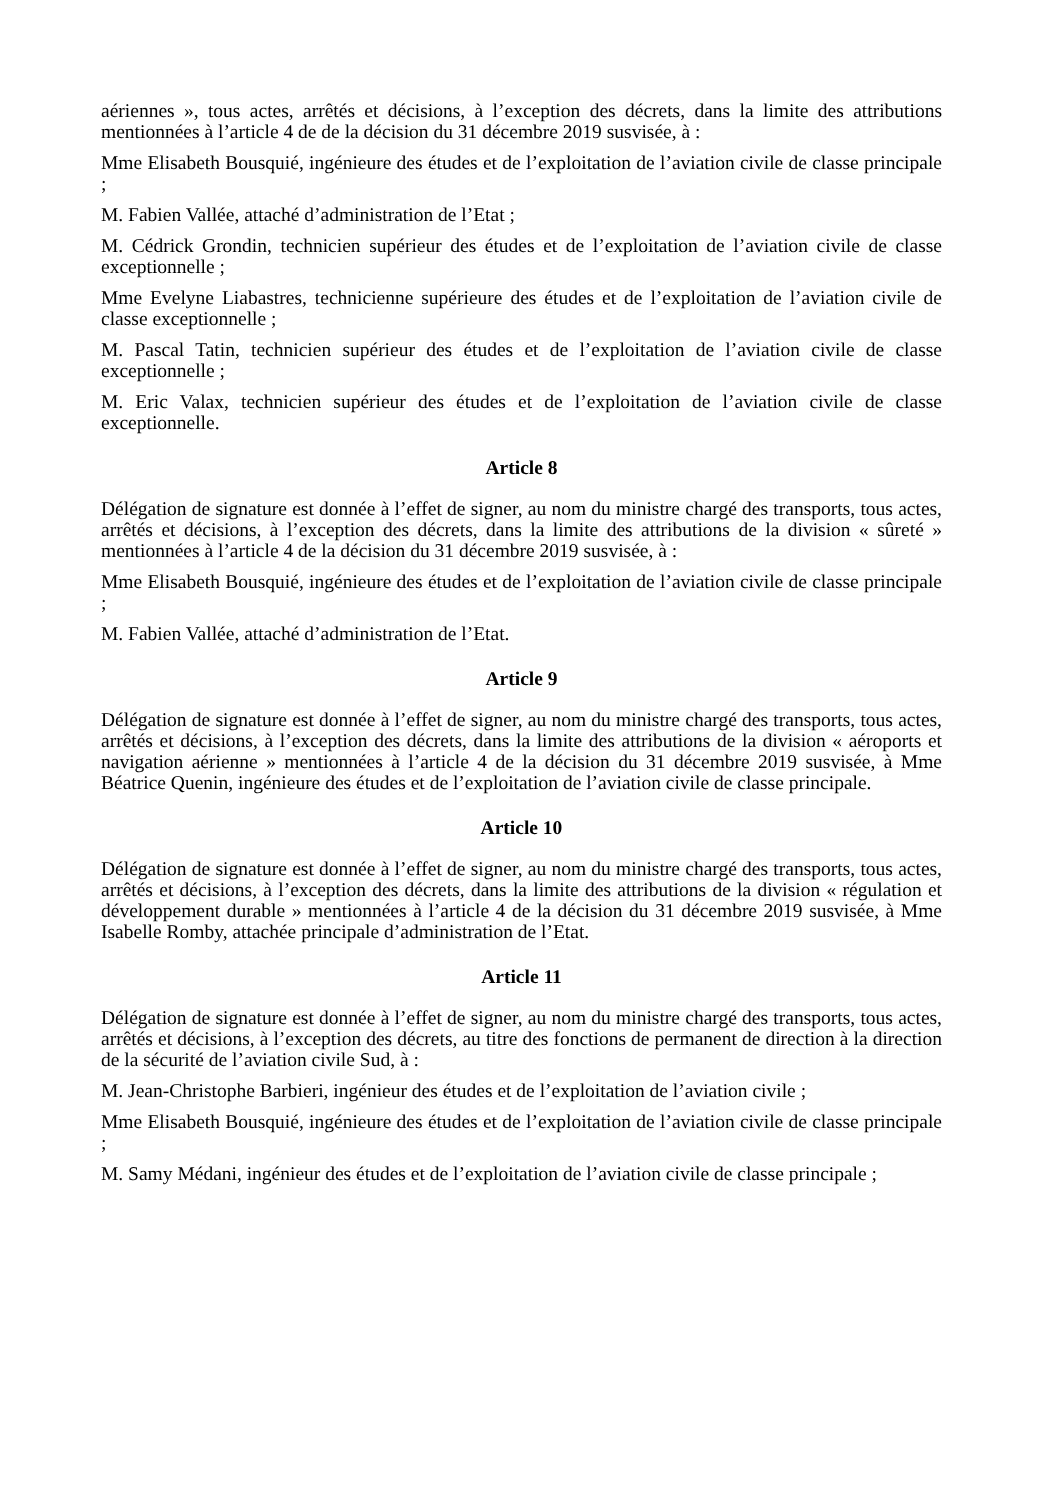aériennes », tous actes, arrêtés et décisions, à l’exception des décrets, dans la limite des attributions mentionnées à l’article 4 de de la décision du 31 décembre 2019 susvisée, à :
Mme Elisabeth Bousquié, ingénieure des études et de l’exploitation de l’aviation civile de classe principale ;
M. Fabien Vallée, attaché d’administration de l’Etat ;
M. Cédrick Grondin, technicien supérieur des études et de l’exploitation de l’aviation civile de classe exceptionnelle ;
Mme Evelyne Liabastres, technicienne supérieure des études et de l’exploitation de l’aviation civile de classe exceptionnelle ;
M. Pascal Tatin, technicien supérieur des études et de l’exploitation de l’aviation civile de classe exceptionnelle ;
M. Eric Valax, technicien supérieur des études et de l’exploitation de l’aviation civile de classe exceptionnelle.
Article 8
Délégation de signature est donnée à l’effet de signer, au nom du ministre chargé des transports, tous actes, arrêtés et décisions, à l’exception des décrets, dans la limite des attributions de la division « sûreté » mentionnées à l’article 4 de la décision du 31 décembre 2019 susvisée, à :
Mme Elisabeth Bousquié, ingénieure des études et de l’exploitation de l’aviation civile de classe principale ;
M. Fabien Vallée, attaché d’administration de l’Etat.
Article 9
Délégation de signature est donnée à l’effet de signer, au nom du ministre chargé des transports, tous actes, arrêtés et décisions, à l’exception des décrets, dans la limite des attributions de la division « aéroports et navigation aérienne » mentionnées à l’article 4 de la décision du 31 décembre 2019 susvisée, à Mme Béatrice Quenin, ingénieure des études et de l’exploitation de l’aviation civile de classe principale.
Article 10
Délégation de signature est donnée à l’effet de signer, au nom du ministre chargé des transports, tous actes, arrêtés et décisions, à l’exception des décrets, dans la limite des attributions de la division « régulation et développement durable » mentionnées à l’article 4 de la décision du 31 décembre 2019 susvisée, à Mme Isabelle Romby, attachée principale d’administration de l’Etat.
Article 11
Délégation de signature est donnée à l’effet de signer, au nom du ministre chargé des transports, tous actes, arrêtés et décisions, à l’exception des décrets, au titre des fonctions de permanent de direction à la direction de la sécurité de l’aviation civile Sud, à :
M. Jean-Christophe Barbieri, ingénieur des études et de l’exploitation de l’aviation civile ;
Mme Elisabeth Bousquié, ingénieure des études et de l’exploitation de l’aviation civile de classe principale ;
M. Samy Médani, ingénieur des études et de l’exploitation de l’aviation civile de classe principale ;